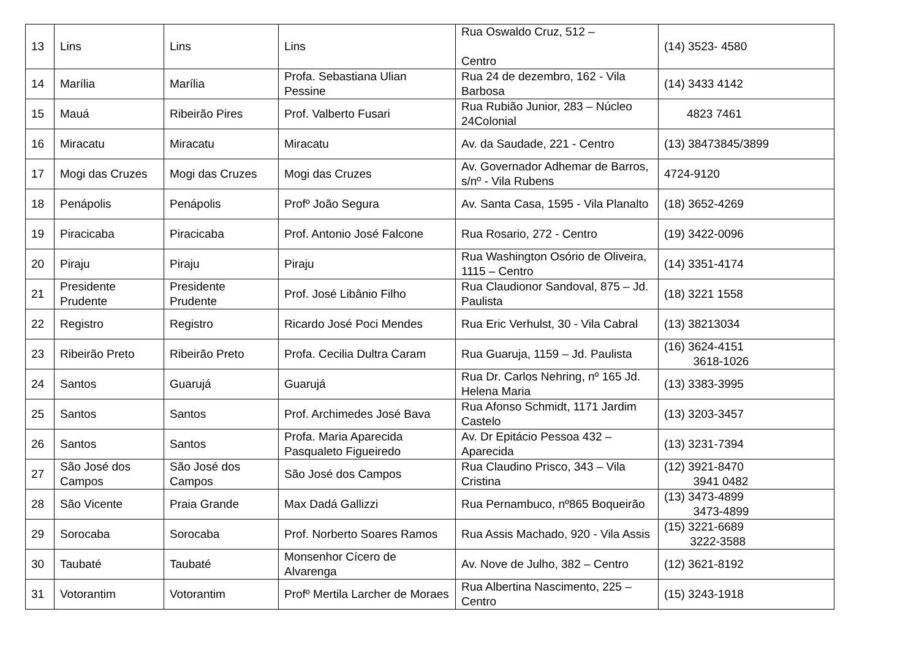| 13 | Lins | Lins | Lins | Rua Oswaldo Cruz, 512 – Centro | (14) 3523- 4580 |
| 14 | Marília | Marília | Profa. Sebastiana Ulian Pessine | Rua 24 de dezembro, 162 - Vila Barbosa | (14) 3433 4142 |
| 15 | Mauá | Ribeirão Pires | Prof. Valberto Fusari | Rua Rubião Junior, 283 – Núcleo 24Colonial | 4823 7461 |
| 16 | Miracatu | Miracatu | Miracatu | Av. da Saudade, 221 - Centro | (13) 38473845/3899 |
| 17 | Mogi das Cruzes | Mogi das Cruzes | Mogi das Cruzes | Av. Governador Adhemar de Barros, s/nº - Vila Rubens | 4724-9120 |
| 18 | Penápolis | Penápolis | Profº João Segura | Av. Santa Casa, 1595 - Vila Planalto | (18) 3652-4269 |
| 19 | Piracicaba | Piracicaba | Prof. Antonio José Falcone | Rua Rosario, 272 - Centro | (19) 3422-0096 |
| 20 | Piraju | Piraju | Piraju | Rua Washington Osório de Oliveira, 1115 – Centro | (14) 3351-4174 |
| 21 | Presidente Prudente | Presidente Prudente | Prof. José Libânio Filho | Rua Claudionor Sandoval, 875 – Jd. Paulista | (18) 3221 1558 |
| 22 | Registro | Registro | Ricardo José Poci Mendes | Rua Eric Verhulst, 30 - Vila Cabral | (13) 38213034 |
| 23 | Ribeirão Preto | Ribeirão Preto | Profa. Cecilia Dultra Caram | Rua Guaruja, 1159 – Jd. Paulista | (16) 3624-4151 3618-1026 |
| 24 | Santos | Guarujá | Guarujá | Rua Dr. Carlos Nehring, nº 165 Jd. Helena Maria | (13) 3383-3995 |
| 25 | Santos | Santos | Prof. Archimedes José Bava | Rua Afonso Schmidt, 1171 Jardim Castelo | (13) 3203-3457 |
| 26 | Santos | Santos | Profa. Maria Aparecida Pasqualeto Figueiredo | Av. Dr Epitácio Pessoa 432 – Aparecida | (13) 3231-7394 |
| 27 | São José dos Campos | São José dos Campos | São José dos Campos | Rua Claudino Prisco, 343 – Vila Cristina | (12) 3921-8470 3941 0482 |
| 28 | São Vicente | Praia Grande | Max Dadá Gallizzi | Rua Pernambuco, nº865 Boqueirão | (13) 3473-4899 3473-4899 |
| 29 | Sorocaba | Sorocaba | Prof. Norberto Soares Ramos | Rua Assis Machado, 920 - Vila Assis | (15) 3221-6689 3222-3588 |
| 30 | Taubaté | Taubaté | Monsenhor Cícero de Alvarenga | Av. Nove de Julho, 382 – Centro | (12) 3621-8192 |
| 31 | Votorantim | Votorantim | Profº Mertila Larcher de Moraes | Rua Albertina Nascimento, 225 – Centro | (15) 3243-1918 |